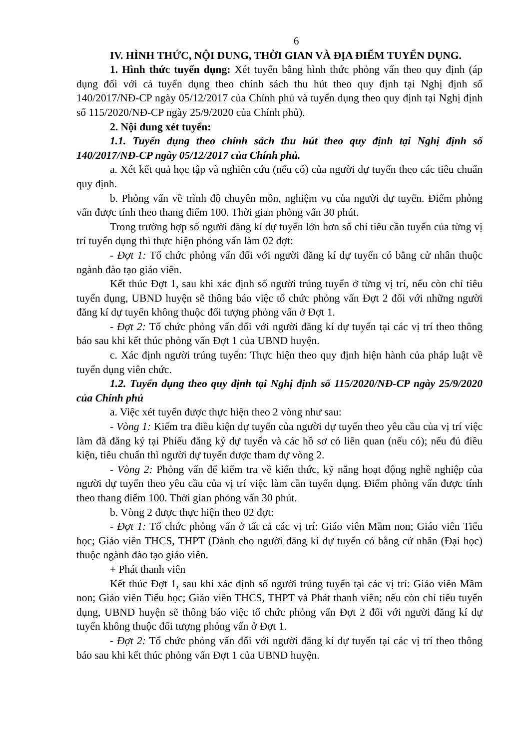6
IV. HÌNH THỨC, NỘI DUNG, THỜI GIAN VÀ ĐỊA ĐIỂM TUYỂN DỤNG.
1. Hình thức tuyển dụng: Xét tuyển bằng hình thức phỏng vấn theo quy định (áp dụng đối với cả tuyển dụng theo chính sách thu hút theo quy định tại Nghị định số 140/2017/NĐ-CP ngày 05/12/2017 của Chính phủ và tuyển dụng theo quy định tại Nghị định số 115/2020/NĐ-CP ngày 25/9/2020 của Chính phủ).
2. Nội dung xét tuyển:
1.1. Tuyển dụng theo chính sách thu hút theo quy định tại Nghị định số 140/2017/NĐ-CP ngày 05/12/2017 của Chính phủ.
a. Xét kết quả học tập và nghiên cứu (nếu có) của người dự tuyển theo các tiêu chuẩn quy định.
b. Phỏng vấn về trình độ chuyên môn, nghiệm vụ của người dự tuyển. Điểm phỏng vấn được tính theo thang điểm 100. Thời gian phỏng vấn 30 phút.
Trong trường hợp số người đăng kí dự tuyển lớn hơn số chỉ tiêu cần tuyển của từng vị trí tuyển dụng thì thực hiện phỏng vấn làm 02 đợt:
- Đợt 1: Tổ chức phỏng vấn đối với người đăng kí dự tuyển có bằng cử nhân thuộc ngành đào tạo giáo viên.
Kết thúc Đợt 1, sau khi xác định số người trúng tuyển ở từng vị trí, nếu còn chỉ tiêu tuyển dụng, UBND huyện sẽ thông báo việc tổ chức phỏng vấn Đợt 2 đối với những người đăng kí dự tuyển không thuộc đối tượng phỏng vấn ở Đợt 1.
- Đợt 2: Tổ chức phỏng vấn đối với người đăng kí dự tuyển tại các vị trí theo thông báo sau khi kết thúc phỏng vấn Đợt 1 của UBND huyện.
c. Xác định người trúng tuyển: Thực hiện theo quy định hiện hành của pháp luật về tuyển dụng viên chức.
1.2. Tuyển dụng theo quy định tại Nghị định số 115/2020/NĐ-CP ngày 25/9/2020 của Chính phủ
a. Việc xét tuyển được thực hiện theo 2 vòng như sau:
- Vòng 1: Kiểm tra điều kiện dự tuyển của người dự tuyển theo yêu cầu của vị trí việc làm đã đăng ký tại Phiếu đăng ký dự tuyển và các hồ sơ có liên quan (nếu có); nếu đủ điều kiện, tiêu chuẩn thì người dự tuyển được tham dự vòng 2.
- Vòng 2: Phỏng vấn để kiểm tra về kiến thức, kỹ năng hoạt động nghề nghiệp của người dự tuyển theo yêu cầu của vị trí việc làm cần tuyển dụng. Điểm phỏng vấn được tính theo thang điểm 100. Thời gian phỏng vấn 30 phút.
b. Vòng 2 được thực hiện theo 02 đợt:
- Đợt 1: Tổ chức phỏng vấn ở tất cả các vị trí: Giáo viên Mầm non; Giáo viên Tiểu học; Giáo viên THCS, THPT (Dành cho người đăng kí dự tuyển có bằng cử nhân (Đại học) thuộc ngành đào tạo giáo viên.
+ Phát thanh viên
Kết thúc Đợt 1, sau khi xác định số người trúng tuyển tại các vị trí: Giáo viên Mầm non; Giáo viên Tiểu học; Giáo viên THCS, THPT và Phát thanh viên; nếu còn chỉ tiêu tuyển dụng, UBND huyện sẽ thông báo việc tổ chức phỏng vấn Đợt 2 đối với người đăng kí dự tuyển không thuộc đối tượng phỏng vấn ở Đợt 1.
- Đợt 2: Tổ chức phỏng vấn đối với người đăng kí dự tuyển tại các vị trí theo thông báo sau khi kết thúc phỏng vấn Đợt 1 của UBND huyện.